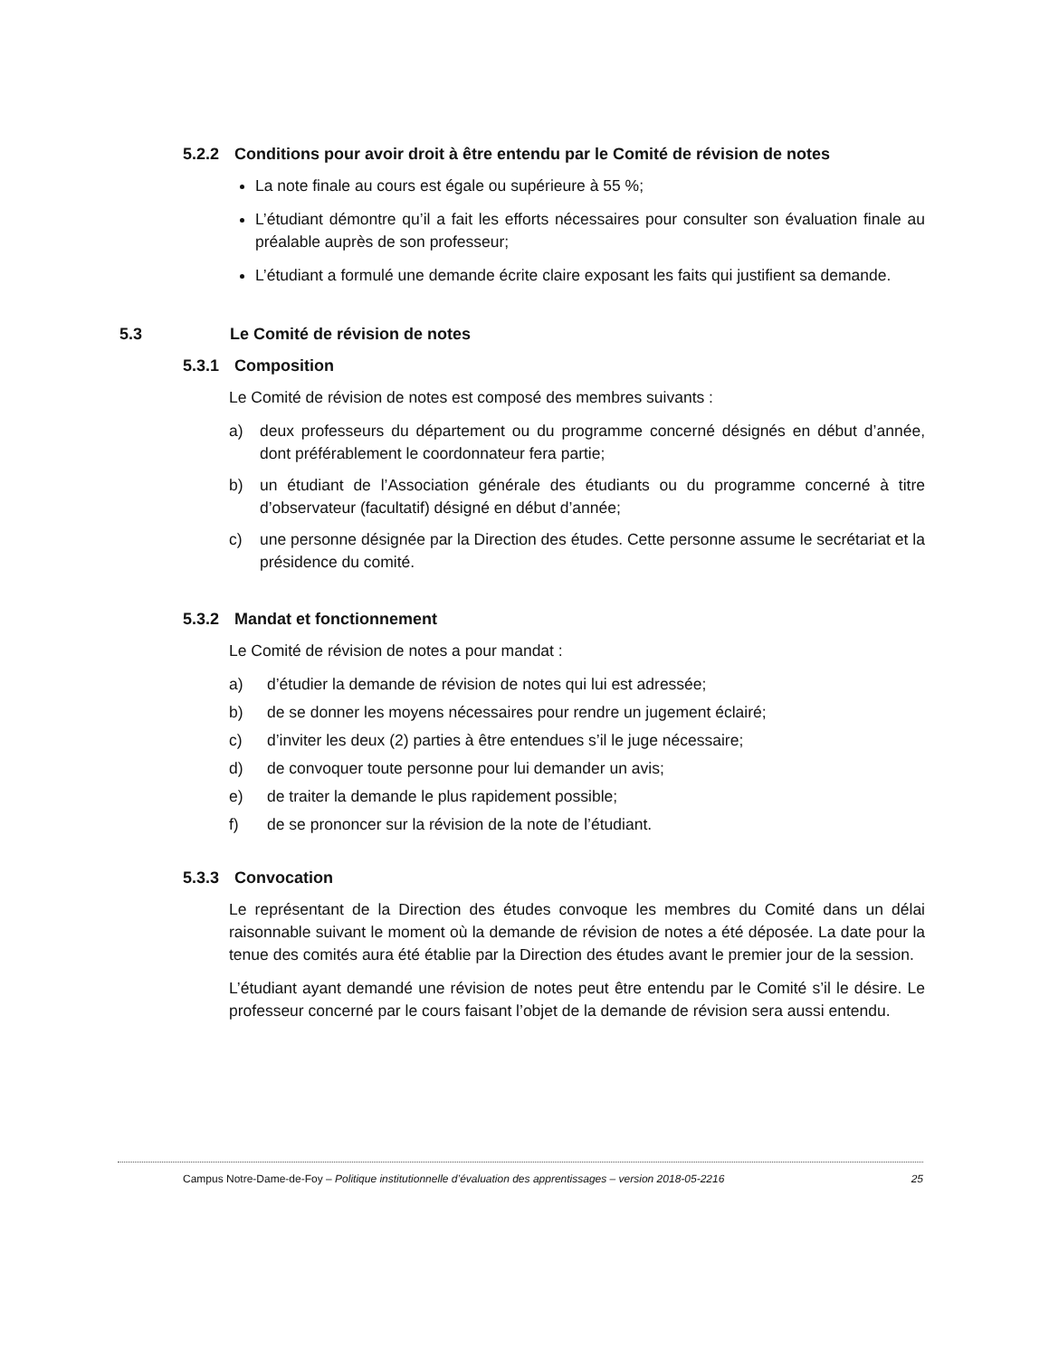5.2.2 Conditions pour avoir droit à être entendu par le Comité de révision de notes
La note finale au cours est égale ou supérieure à 55 %;
L’étudiant démontre qu’il a fait les efforts nécessaires pour consulter son évaluation finale au préalable auprès de son professeur;
L’étudiant a formulé une demande écrite claire exposant les faits qui justifient sa demande.
5.3 Le Comité de révision de notes
5.3.1 Composition
Le Comité de révision de notes est composé des membres suivants :
a) deux professeurs du département ou du programme concerné désignés en début d’année, dont préférablement le coordonnateur fera partie;
b) un étudiant de l’Association générale des étudiants ou du programme concerné à titre d’observateur (facultatif) désigné en début d’année;
c) une personne désignée par la Direction des études. Cette personne assume le secrétariat et la présidence du comité.
5.3.2 Mandat et fonctionnement
Le Comité de révision de notes a pour mandat :
a) d’étudier la demande de révision de notes qui lui est adressée;
b) de se donner les moyens nécessaires pour rendre un jugement éclairé;
c) d’inviter les deux (2) parties à être entendues s’il le juge nécessaire;
d) de convoquer toute personne pour lui demander un avis;
e) de traiter la demande le plus rapidement possible;
f) de se prononcer sur la révision de la note de l’étudiant.
5.3.3 Convocation
Le représentant de la Direction des études convoque les membres du Comité dans un délai raisonnable suivant le moment où la demande de révision de notes a été déposée. La date pour la tenue des comités aura été établie par la Direction des études avant le premier jour de la session.
L’étudiant ayant demandé une révision de notes peut être entendu par le Comité s’il le désire. Le professeur concerné par le cours faisant l’objet de la demande de révision sera aussi entendu.
Campus Notre-Dame-de-Foy – Politique institutionnelle d’évaluation des apprentissages – version 2018-05-2216 25